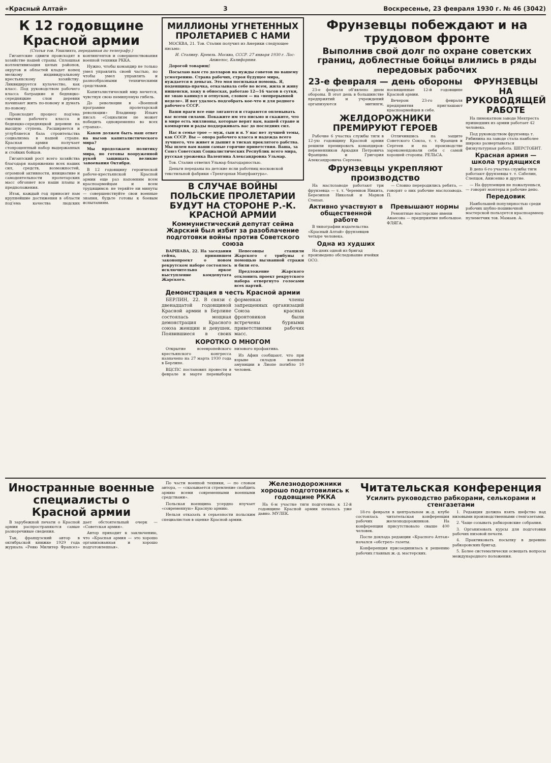«Красный Алтай» 3 Воскресенье, 23 февраля 1930 г. № 46 (3042)
К 12 годовщине Красной армии
(Статья тов. Уншлихта, переданная по телеграфу.)
Гигантские сдвиги происходят в хозяйстве нашей страны. Сплошная коллективизация целых районов, округов и областей кладет конец мелкому индивидуальному крестьянскому хозяйству. Ликвидируется кулачество, как класс. Под руководством рабочего класса батрацкие и бедняцко-середняцкие слои деревни начинают жить по-новому и думать по-новому.
Происходит процесс под'ема смычки рабочего класса и бедняцко-середняцкой деревни на высшую ступень. Расширяется и углубляется база строительства социализма в нашей стране. Красная армия получает стопроцентный набор выдержанных и стойких бойцов.
Гигантский рост всего хозяйства благодаря напряжению всех наших сил, средств, возможностей, огромной активности, инициативе и самодеятельности пролетарских масс обгоняет все наши планы и предположения.
Итак, каждый год приносит нам крупнейшие достижения в области под'ема качества людских контингентов и совершенствования военной техники РККА.
Нужно, чтобы командир не только умел управлять своей частью, но чтобы умел управлять и разнообразными техническими средствами.
Капиталистический мир мечется, чувствуя свою неминуемую гибель.
До революции в «Военной программе пролетарской революции» Владимир Ильич писал: «Социализм не может победить одновременно во всех странах».
Каков должен быть наш ответ на вызов капиталистического мира?
Мы продолжаем политику мира, но готовы вооруженной рукой защищать великие завоевания Октября.
В 12 годовщину героической рабоче-крестьянской Красной армии еще раз напомним всем красноармейцам и всем трудящимся: не теряйте ни минуты — совершенствуйте свои военные знания, будьте готовы к боевым испытаниям.
МИЛЛИОНЫ УГНЕТЕННЫХ ПРОЛЕТАРИЕВ С НАМИ
МОСКВА, 21. Тов. Сталин получил из Америки следующее письмо:
И. Сталину. Кремль. Москва, СССР. 27 января 1930 г. Лос-Анжелос, Калифорния.
Дорогой товарищ!
Посылаю вам сто долларов на нужды советов по вашему усмотрению. Страна рабочих, строя будущее мира, нуждается в деньгах. Это моя посильная помощь. Я, поденщица-прачка, отказывала себе во всем, жила и живу нищенски, хожу в обносках, работаю 12—16 часов в сутки, не знаю каникул и отпусков, словом — на «непрерывной неделе». И вот удалось подсобрать кое-что и для родного рабочего СССР.
Ваши враги все еще лягаются и стараются оплевывать вас всеми силами. Покажите им это письмо и скажите, что в мире есть миллионы, которые верят вам, вашей стране и компартии и рады поддерживать вас до последних сил.
Нас в семье трое — муж, сын и я. У нас нет лучшей темы, как СССР. Вы — опора рабочего класса и надежда всего лучшего, что живет и дышит в тисках проклятого рабства. Мы шлем вам наши самые горячие приветствия. Ваша, за Союз Советских Социалистических Республик всего мира, русская уроженка Валентина Александровна Ульмар.
Тов. Сталин ответил Ульмар благодарностью.
Деньги переданы на детские ясли работниц московской текстильной фабрики «Трехгорная Мануфактура».
В СЛУЧАЕ ВОЙНЫ ПОЛЬСКИЕ ПРОЛЕТАРИИ БУДУТ НА СТОРОНЕ Р.-К. КРАСНОЙ АРМИИ
Коммунистический депутат сейма Жарский был избит за разоблачение подготовки войны против Советского союза
ВАРШАВА, 22. На заседании сейма, принявшем законопроект о новом рекрутском наборе состоялось исключительно яркое выступление комдепутата Жарского.
Пепесовцы стащили Жарского с трибуны с помощью вызванной стражи и били его.
Предложение Жарского отклонить проект рекрутского набора отвергнуто голосами всех партий.
Демонстрация в честь Красной армии
БЕРЛИН, 22. В связи с двенадцатой годовщиной Красной армии в Берлине состоялась мощная демонстрация Красного союза женщин и девушек. Появившиеся в своих форменках члены запрещенных организаций Союза красных фронтовиков были встречены бурными приветствиями рабочих масс.
КОРОТКО О МНОГОМ
Открытие всеевропейского крестьянского конгресса назначено на 27 марта 1930 года в Берлине.
ВЦСПС постановил провести в феврале и марте перевыборы низового профактива.
Из Афин сообщают, что при взрыве складов военной амуниции в Лиопе погибло 10 человек.
Фрунзевцы побеждают и на трудовом фронте
Выполнив свой долг по охране советских границ, доблестные бойцы влились в ряды передовых рабочих
23-е февраля — день обороны
23-е февраля об'явлено днем обороны. В этот день в большинстве предприятий и учреждений организуются митинги, посвященные 12-й годовщине Красной армии.
Вечером 23-го февраля предприятия приглашают красноармейцев в себе.
ЖЕЛДОРОЖНИКИ ПРЕМИРУЮТ ГЕРОЕВ
Рабочие 6 участка службы тяги в 12-ую годовщину Красной армии решили премировать командиров-переменников Аркадия Петровича Францева и Григория Александровича Сергеева.
Отличившись на защите Советского Союза, т. т. Францев и Сергеев и на производстве зарекомендовали себя с самой хорошей стороны. РЕЛЬСА.
Фрунзевцы укрепляют производство
На маслозаводе работают три фрунзевца — т. т. Черемнов Никита, Березинов Николай и Марков Степан.
— Словно переродились ребята, — говорят о них рабочие маслозавода. П.
Активно участвуют в общественной работе
В типографии издательства «Красный Алтай» фрунзевцев четыре человека.
Одна из худших
На-днях одной из бригад произведено обследование ячейки ОСО.
Превышают нормы
Ремонтные мастерские имени Аваесова — предприятие небольшое. ФЛЯГА.
ФРУНЗЕВЦЫ НА РУКОВОДЯЩЕЙ РАБОТЕ
На пимокатном заводе Мехтреста пришедших из армии работает 42 человека.
Под руководством фрунзевца т. Рябинина на заводе стала наиболее широко развертываться физкультурная работа. ШЕРСТОБИТ.
Красная армия — школа трудящихся
В депо 6-го участка службы тяги работают фрунзевцы т. т. Сабелин, Слепцов, Анисенко и другие.
— На фрунзевцев не пожалуешься, — говорят монтеры и рабочие депо.
Передовик
Наибольшей популярностью среди рабочих шубно-пошивочной мастерской пользуется красноармеец-пулеметчик тов. Мамаев. А.
Иностранные военные специалисты о Красной армии
В зарубежной печати о Красной армии распространяются самые разноречивые сведения.
Так, французский автор в октябрьской книжке 1929 года журнала «Ревю Милитер Франсез» дает обстоятельный очерк — «Советская армия».
Автор приходит к заключению, что «Красная армия — это хорошо организованная и хорошо подготовленная».
По части военной техники, — по словам автора, — «сказывается стремление снабдить армию всеми современными военными средствами».
Польская военщина усердно изучает «современную» Красную армию.
Нельзя отказать в серьезности польским специалистам в оценке Красной армии.
Железнодорожники хорошо подготовились к годовщине РККА
На 6-м участке тяги подготовка к 12-й годовщине Красной армии началась уже давно. МУЛЕК.
Читательская конференция
Усилить руководство рабкорами, селькорами и стенгазетами
18-го февраля в центральном ж.-д. клубе состоялась читательская конференция рабочих железнодорожников. На конференции присутствовало свыше 400 человек.
После доклада редакции «Красного Алтая» начался «обстрел» газеты.
Конференция присоединилась к решению рабочих главных ж.-д. мастерских.
1. Редакция должна взять шефство над низовыми производственными стенгазетами.
2. Чаще созывать рабкоровские собрания.
3. Организовать курсы для подготовки рабочих низовой печати.
4. Практиковать посылку в деревню рабкоровских бригад.
5. Более систематически освещать вопросы международного положения.